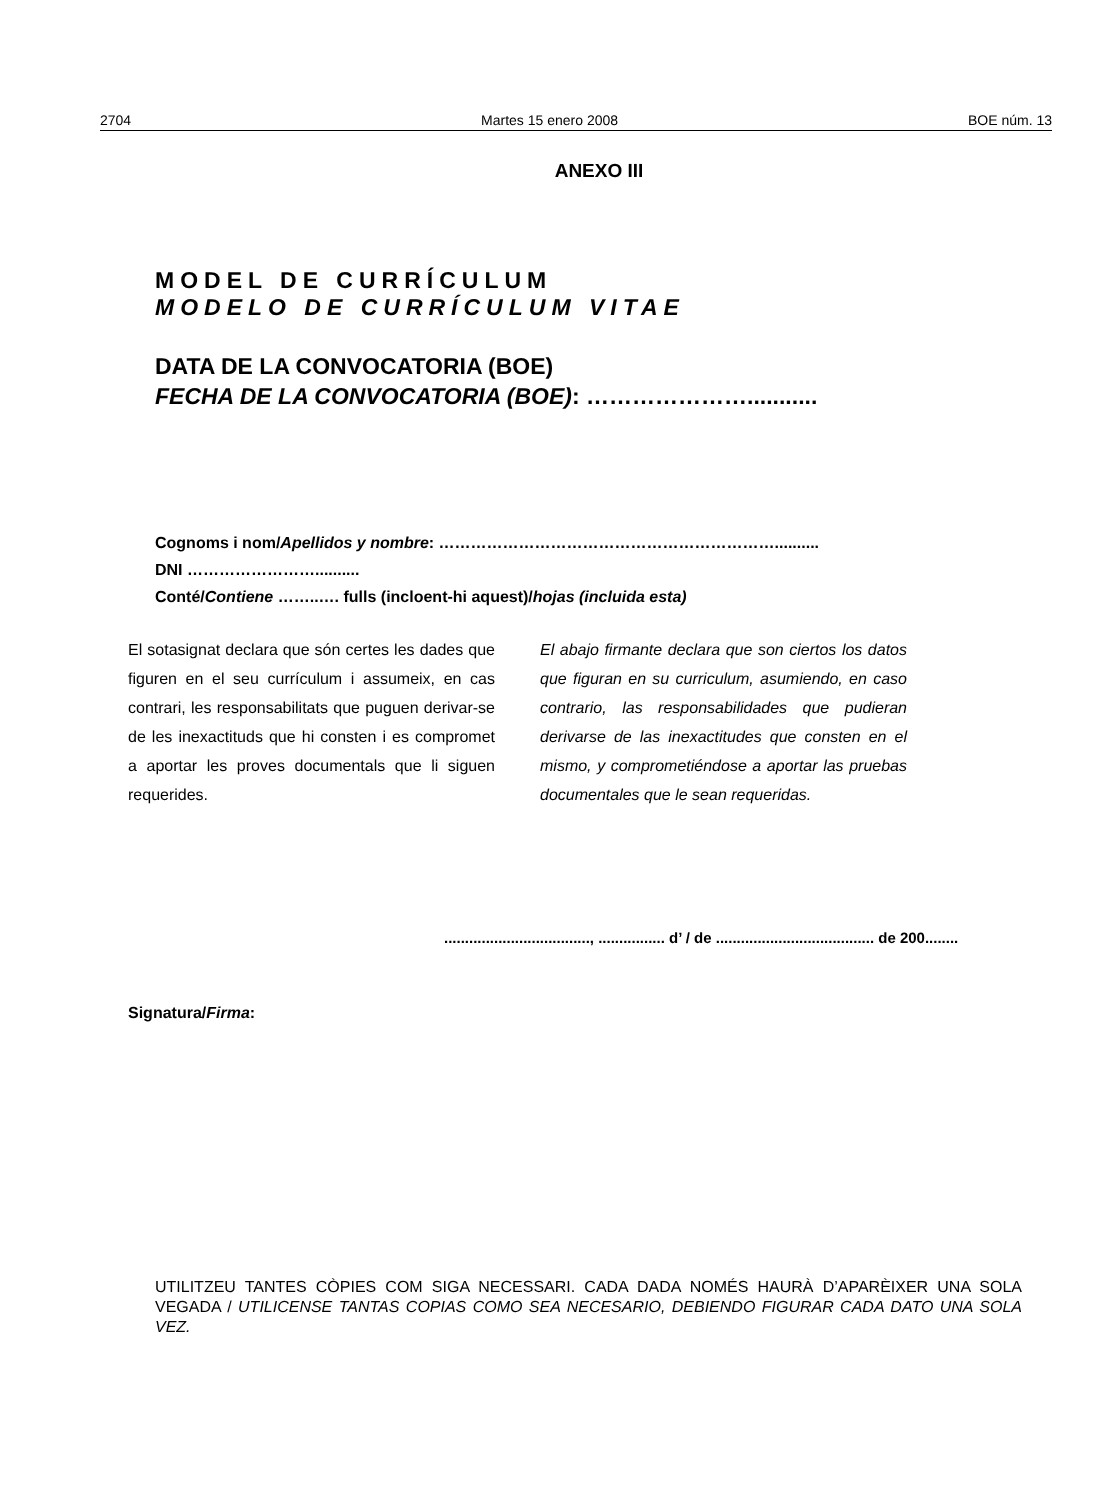2704 Martes 15 enero 2008 BOE núm. 13
ANEXO III
MODEL DE CURRÍCULUM
MODELO DE CURRÍCULUM VITAE
DATA DE LA CONVOCATORIA (BOE)
FECHA DE LA CONVOCATORIA (BOE): …………………...........
Cognoms i nom/Apellidos y nombre: ………………………………………………………..........
DNI ……………………..........
Conté/Contiene ……..…. fulls (incloent-hi aquest)/hojas (incluida esta)
El sotasignat declara que són certes les dades que figuren en el seu currículum i assumeix, en cas contrari, les responsabilitats que puguen derivar-se de les inexactituds que hi consten i es compromet a aportar les proves documentals que li siguen requerides.
El abajo firmante declara que son ciertos los datos que figuran en su curriculum, asumiendo, en caso contrario, las responsabilidades que pudieran derivarse de las inexactitudes que consten en el mismo, y comprometiéndose a aportar las pruebas documentales que le sean requeridas.
..................................., ................ d’ / de ...................................... de 200........
Signatura/Firma:
UTILITZEU TANTES CÒPIES COM SIGA NECESSARI. CADA DADA NOMÉS HAURÀ D’APARÈIXER UNA SOLA VEGADA / UTILICENSE TANTAS COPIAS COMO SEA NECESARIO, DEBIENDO FIGURAR CADA DATO UNA SOLA VEZ.